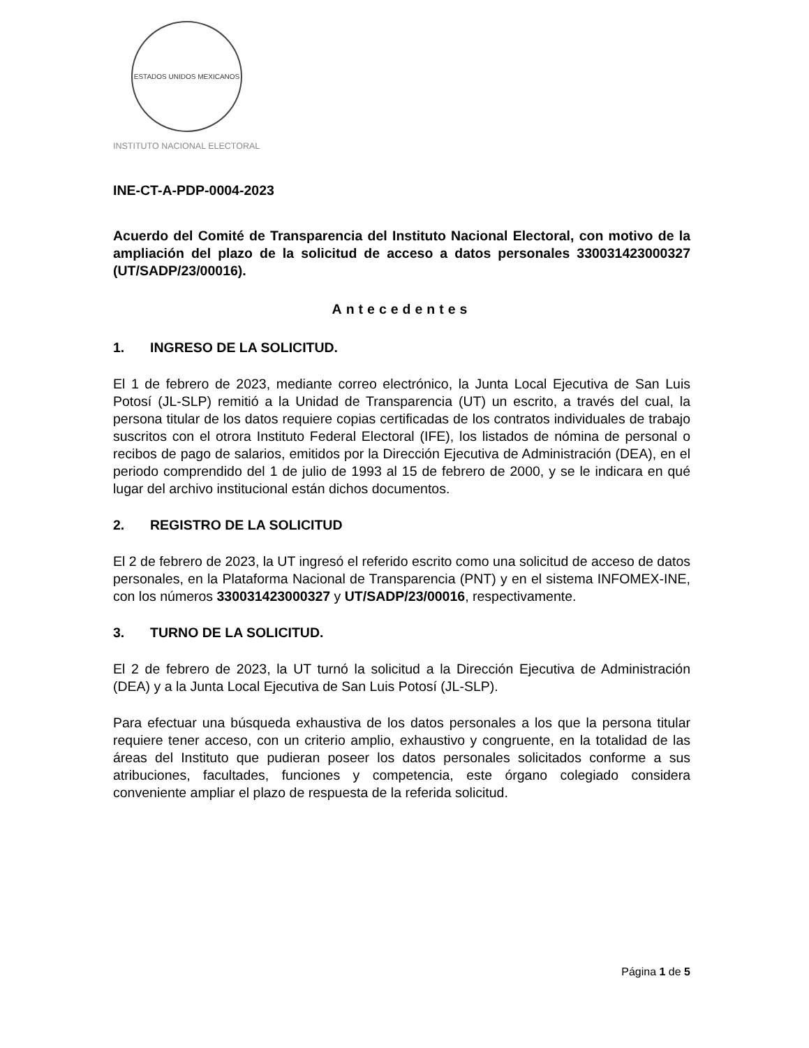ESTADOS UNIDOS MEXICANOS
INSTITUTO NACIONAL ELECTORAL
INE-CT-A-PDP-0004-2023
Acuerdo del Comité de Transparencia del Instituto Nacional Electoral, con motivo de la ampliación del plazo de la solicitud de acceso a datos personales 330031423000327 (UT/SADP/23/00016).
Antecedentes
1. INGRESO DE LA SOLICITUD.
El 1 de febrero de 2023, mediante correo electrónico, la Junta Local Ejecutiva de San Luis Potosí (JL-SLP) remitió a la Unidad de Transparencia (UT) un escrito, a través del cual, la persona titular de los datos requiere copias certificadas de los contratos individuales de trabajo suscritos con el otrora Instituto Federal Electoral (IFE), los listados de nómina de personal o recibos de pago de salarios, emitidos por la Dirección Ejecutiva de Administración (DEA), en el periodo comprendido del 1 de julio de 1993 al 15 de febrero de 2000, y se le indicara en qué lugar del archivo institucional están dichos documentos.
2. REGISTRO DE LA SOLICITUD
El 2 de febrero de 2023, la UT ingresó el referido escrito como una solicitud de acceso de datos personales, en la Plataforma Nacional de Transparencia (PNT) y en el sistema INFOMEX-INE, con los números 330031423000327 y UT/SADP/23/00016, respectivamente.
3. TURNO DE LA SOLICITUD.
El 2 de febrero de 2023, la UT turnó la solicitud a la Dirección Ejecutiva de Administración (DEA) y a la Junta Local Ejecutiva de San Luis Potosí (JL-SLP).
Para efectuar una búsqueda exhaustiva de los datos personales a los que la persona titular requiere tener acceso, con un criterio amplio, exhaustivo y congruente, en la totalidad de las áreas del Instituto que pudieran poseer los datos personales solicitados conforme a sus atribuciones, facultades, funciones y competencia, este órgano colegiado considera conveniente ampliar el plazo de respuesta de la referida solicitud.
Página 1 de 5